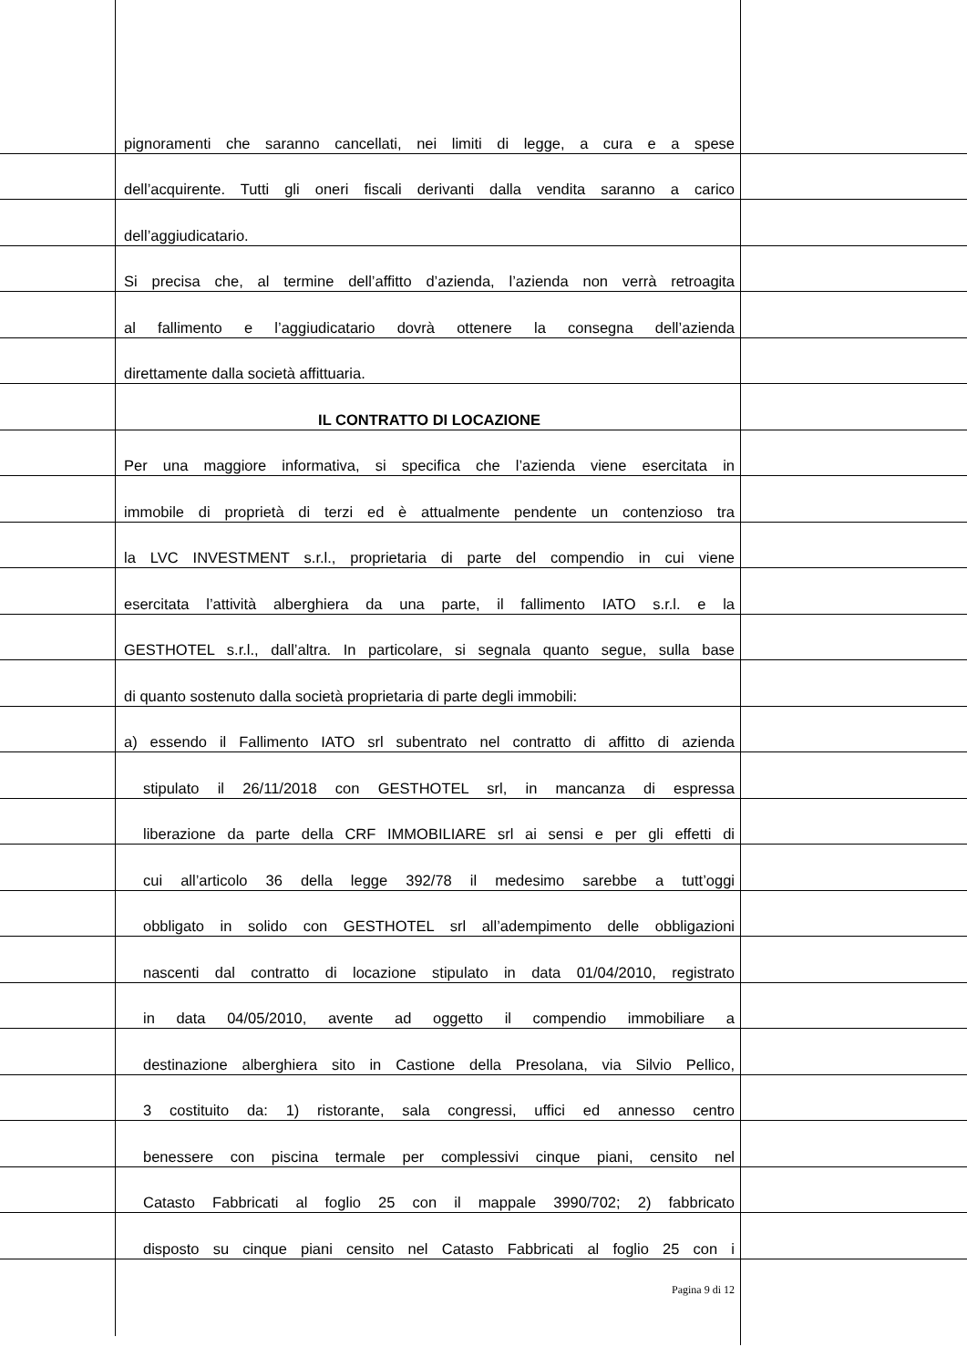pignoramenti che saranno cancellati, nei limiti di legge, a cura e a spese
dell’acquirente. Tutti gli oneri fiscali derivanti dalla vendita saranno a carico
dell’aggiudicatario.
Si precisa che, al termine dell’affitto d’azienda, l’azienda non verrà retroagita
al fallimento e l’aggiudicatario dovrà ottenere la consegna dell’azienda
direttamente dalla società affittuaria.
IL CONTRATTO DI LOCAZIONE
Per una maggiore informativa, si specifica che l’azienda viene esercitata in
immobile di proprietà di terzi ed è attualmente pendente un contenzioso tra
la LVC INVESTMENT s.r.l., proprietaria di parte del compendio in cui viene
esercitata l’attività alberghiera da una parte, il fallimento IATO s.r.l. e la
GESTHOTEL s.r.l., dall’altra. In particolare, si segnala quanto segue, sulla base
di quanto sostenuto dalla società proprietaria di parte degli immobili:
a) essendo il Fallimento IATO srl subentrato nel contratto di affitto di azienda
stipulato il 26/11/2018 con GESTHOTEL srl, in mancanza di espressa
liberazione da parte della CRF IMMOBILIARE srl ai sensi e per gli effetti di
cui all’articolo 36 della legge 392/78 il medesimo sarebbe a tutt’oggi
obbligato in solido con GESTHOTEL srl all’adempimento delle obbligazioni
nascenti dal contratto di locazione stipulato in data 01/04/2010, registrato
in data 04/05/2010, avente ad oggetto il compendio immobiliare a
destinazione alberghiera sito in Castione della Presolana, via Silvio Pellico,
3 costituito da: 1) ristorante, sala congressi, uffici ed annesso centro
benessere con piscina termale per complessivi cinque piani, censito nel
Catasto Fabbricati al foglio 25 con il mappale 3990/702; 2) fabbricato
disposto su cinque piani censito nel Catasto Fabbricati al foglio 25 con i
Pagina 9 di 12